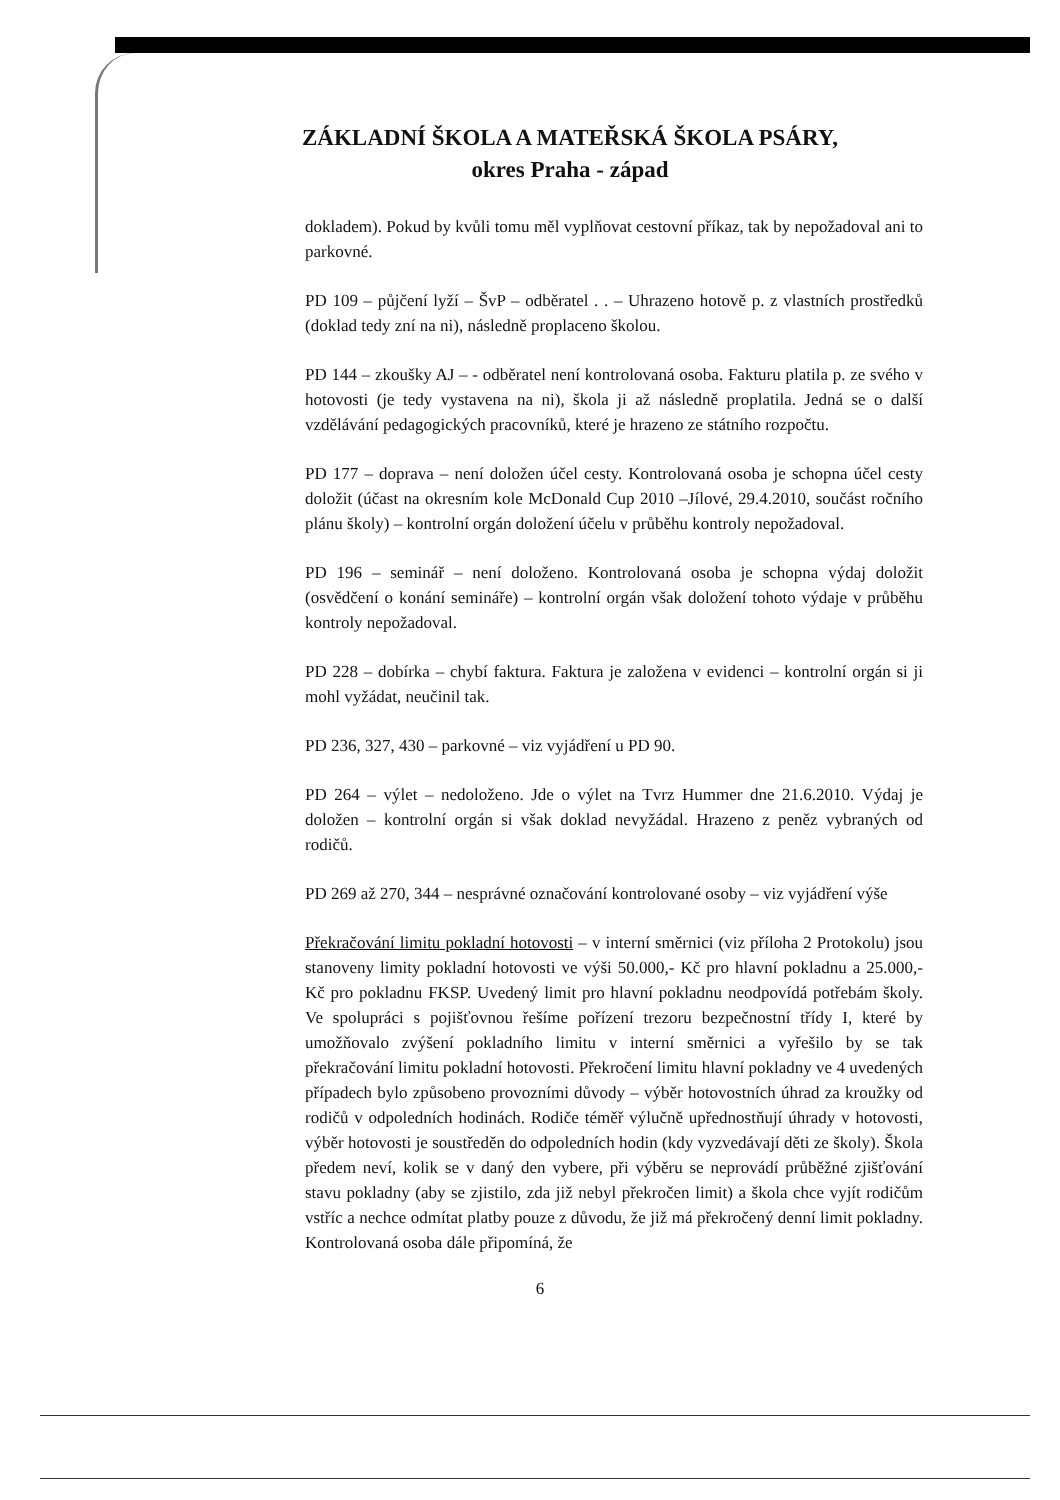ZÁKLADNÍ ŠKOLA A MATEŘSKÁ ŠKOLA PSÁRY,
okres Praha - západ
dokladem). Pokud by kvůli tomu měl vyplňovat cestovní příkaz, tak by nepožadoval ani to parkovné.
PD 109 – půjčení lyží – ŠvP – odběratel . . – Uhrazeno hotově p. z vlastních prostředků (doklad tedy zní na ni), následně proplaceno školou.
PD 144 – zkoušky AJ – - odběratel není kontrolovaná osoba. Fakturu platila p. ze svého v hotovosti (je tedy vystavena na ni), škola ji až následně proplatila. Jedná se o další vzdělávání pedagogických pracovníků, které je hrazeno ze státního rozpočtu.
PD 177 – doprava – není doložen účel cesty. Kontrolovaná osoba je schopna účel cesty doložit (účast na okresním kole McDonald Cup 2010 –Jílové, 29.4.2010, součást ročního plánu školy) – kontrolní orgán doložení účelu v průběhu kontroly nepožadoval.
PD 196 – seminář – není doloženo. Kontrolovaná osoba je schopna výdaj doložit (osvědčení o konání semináře) – kontrolní orgán však doložení tohoto výdaje v průběhu kontroly nepožadoval.
PD 228 – dobírka – chybí faktura. Faktura je založena v evidenci – kontrolní orgán si ji mohl vyžádat, neučinil tak.
PD 236, 327, 430 – parkovné – viz vyjádření u PD 90.
PD 264 – výlet – nedoloženo. Jde o výlet na Tvrz Hummer dne 21.6.2010. Výdaj je doložen – kontrolní orgán si však doklad nevyžádal. Hrazeno z peněz vybraných od rodičů.
PD 269 až 270, 344 – nesprávné označování kontrolované osoby – viz vyjádření výše
Překračování limitu pokladní hotovosti – v interní směrnici (viz příloha 2 Protokolu) jsou stanoveny limity pokladní hotovosti ve výši 50.000,- Kč pro hlavní pokladnu a 25.000,- Kč pro pokladnu FKSP. Uvedený limit pro hlavní pokladnu neodpovídá potřebám školy. Ve spolupráci s pojišťovnou řešíme pořízení trezoru bezpečnostní třídy I, které by umožňovalo zvýšení pokladního limitu v interní směrnici a vyřešilo by se tak překračování limitu pokladní hotovosti. Překročení limitu hlavní pokladny ve 4 uvedených případech bylo způsobeno provozními důvody – výběr hotovostních úhrad za kroužky od rodičů v odpoledních hodinách. Rodiče téměř výlučně upřednostňují úhrady v hotovosti, výběr hotovosti je soustředěn do odpoledních hodin (kdy vyzvedávají děti ze školy). Škola předem neví, kolik se v daný den vybere, při výběru se neprovádí průběžné zjišťování stavu pokladny (aby se zjistilo, zda již nebyl překročen limit) a škola chce vyjít rodičům vstříc a nechce odmítat platby pouze z důvodu, že již má překročený denní limit pokladny. Kontrolovaná osoba dále připomíná, že
6